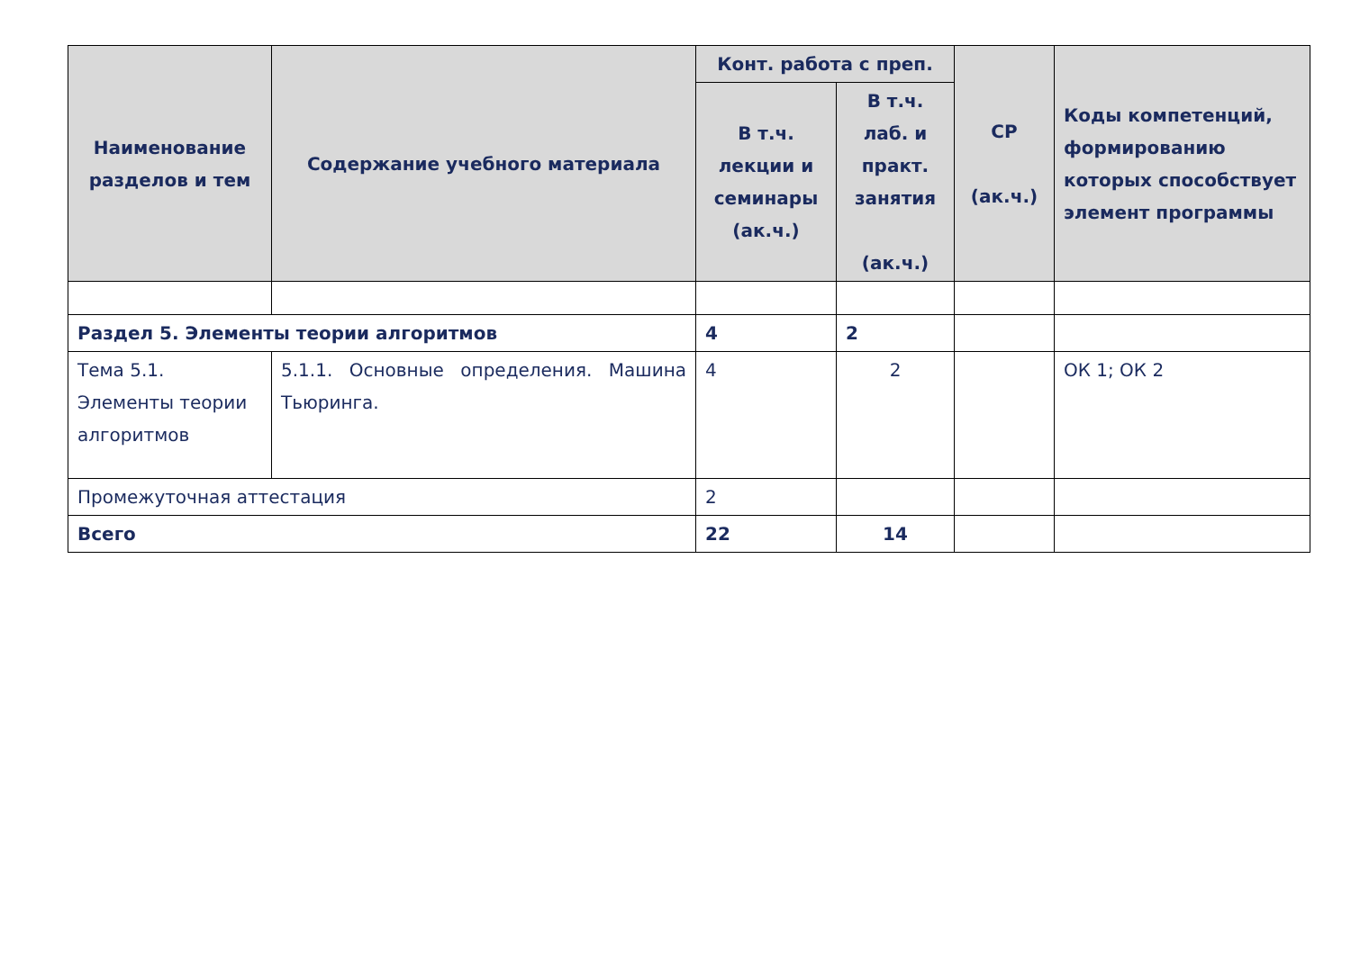| Наименование разделов и тем | Содержание учебного материала | Конт. работа с преп. | | СР (ак.ч.) | Коды компетенций, формированию которых способствует элемент программы |
| --- | --- | --- | --- | --- | --- |
| | | В т.ч. лекции и семинары (ак.ч.) | В т.ч. лаб. и практ. занятия (ак.ч.) | | |
| Раздел 5. Элементы теории алгоритмов | | 4 | 2 | | |
| Тема 5.1. Элементы теории алгоритмов | 5.1.1. Основные определения. Машина Тьюринга. | 4 | 2 | | ОК 1; ОК 2 |
| Промежуточная аттестация | | 2 | | | |
| Всего | | 22 | 14 | | |